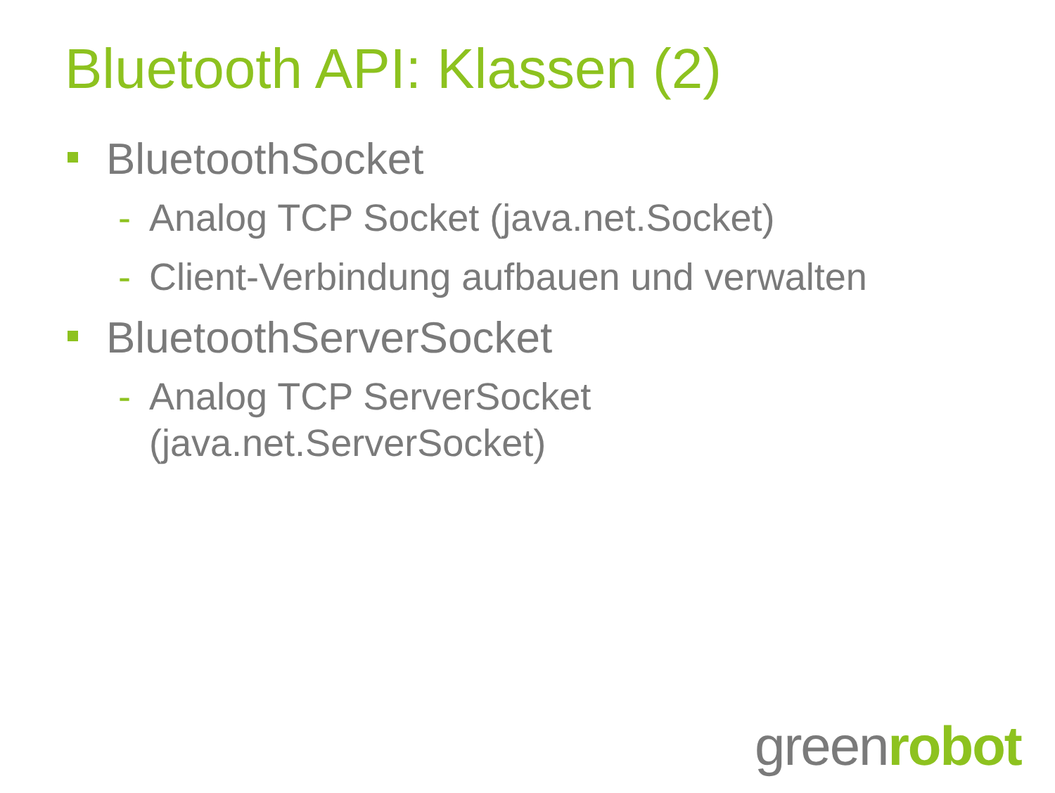Bluetooth API: Klassen (2)
BluetoothSocket
- Analog TCP Socket (java.net.Socket)
- Client-Verbindung aufbauen und verwalten
BluetoothServerSocket
- Analog TCP ServerSocket
(java.net.ServerSocket)
greenrobot